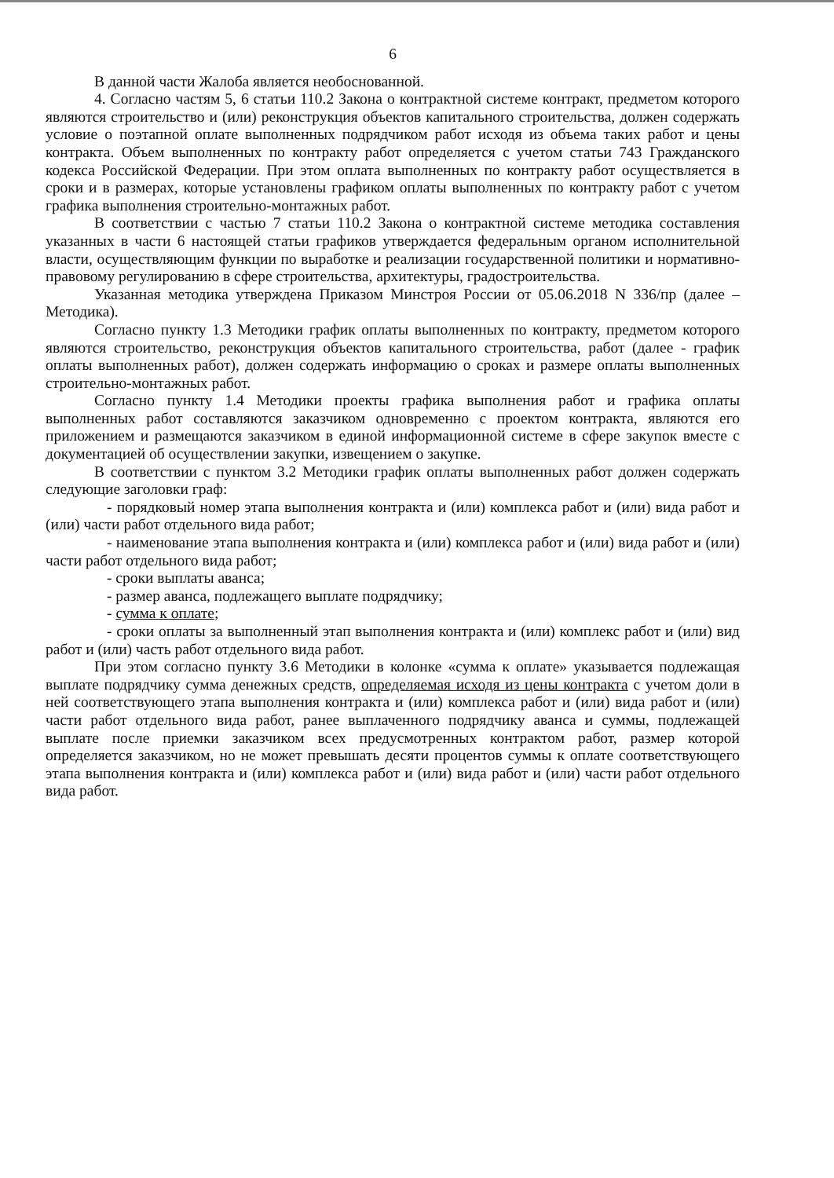6
В данной части Жалоба является необоснованной.
4. Согласно частям 5, 6 статьи 110.2 Закона о контрактной системе контракт, предметом которого являются строительство и (или) реконструкция объектов капитального строительства, должен содержать условие о поэтапной оплате выполненных подрядчиком работ исходя из объема таких работ и цены контракта. Объем выполненных по контракту работ определяется с учетом статьи 743 Гражданского кодекса Российской Федерации. При этом оплата выполненных по контракту работ осуществляется в сроки и в размерах, которые установлены графиком оплаты выполненных по контракту работ с учетом графика выполнения строительно-монтажных работ.
В соответствии с частью 7 статьи 110.2 Закона о контрактной системе методика составления указанных в части 6 настоящей статьи графиков утверждается федеральным органом исполнительной власти, осуществляющим функции по выработке и реализации государственной политики и нормативно-правовому регулированию в сфере строительства, архитектуры, градостроительства.
Указанная методика утверждена Приказом Минстроя России от 05.06.2018 N 336/пр (далее – Методика).
Согласно пункту 1.3 Методики график оплаты выполненных по контракту, предметом которого являются строительство, реконструкция объектов капитального строительства, работ (далее - график оплаты выполненных работ), должен содержать информацию о сроках и размере оплаты выполненных строительно-монтажных работ.
Согласно пункту 1.4 Методики проекты графика выполнения работ и графика оплаты выполненных работ составляются заказчиком одновременно с проектом контракта, являются его приложением и размещаются заказчиком в единой информационной системе в сфере закупок вместе с документацией об осуществлении закупки, извещением о закупке.
В соответствии с пунктом 3.2 Методики график оплаты выполненных работ должен содержать следующие заголовки граф:
- порядковый номер этапа выполнения контракта и (или) комплекса работ и (или) вида работ и (или) части работ отдельного вида работ;
- наименование этапа выполнения контракта и (или) комплекса работ и (или) вида работ и (или) части работ отдельного вида работ;
- сроки выплаты аванса;
- размер аванса, подлежащего выплате подрядчику;
- сумма к оплате;
- сроки оплаты за выполненный этап выполнения контракта и (или) комплекс работ и (или) вид работ и (или) часть работ отдельного вида работ.
При этом согласно пункту 3.6 Методики в колонке «сумма к оплате» указывается подлежащая выплате подрядчику сумма денежных средств, определяемая исходя из цены контракта с учетом доли в ней соответствующего этапа выполнения контракта и (или) комплекса работ и (или) вида работ и (или) части работ отдельного вида работ, ранее выплаченного подрядчику аванса и суммы, подлежащей выплате после приемки заказчиком всех предусмотренных контрактом работ, размер которой определяется заказчиком, но не может превышать десяти процентов суммы к оплате соответствующего этапа выполнения контракта и (или) комплекса работ и (или) вида работ и (или) части работ отдельного вида работ.